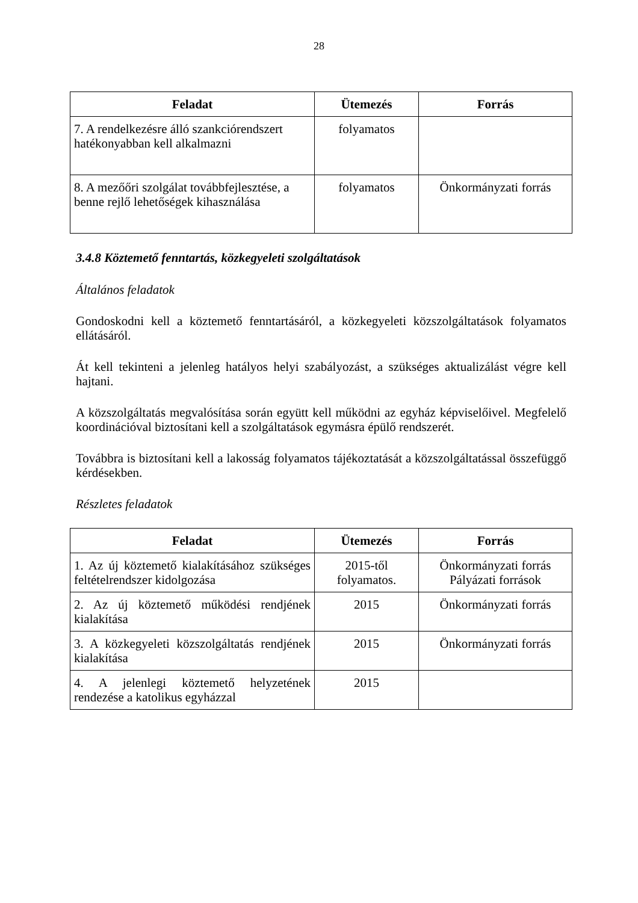28
| Feladat | Ütemezés | Forrás |
| --- | --- | --- |
| 7. A rendelkezésre álló szankciórendszert hatékonyabban kell alkalmazni | folyamatos | |
| 8. A mezőőri szolgálat továbbfejlesztése, a benne rejlő lehetőségek kihasználása | folyamatos | Önkormányzati forrás |
3.4.8 Köztemető fenntartás, közkegyeleti szolgáltatások
Általános feladatok
Gondoskodni kell a köztemető fenntartásáról, a közkegyeleti közszolgáltatások folyamatos ellátásáról.
Át kell tekinteni a jelenleg hatályos helyi szabályozást, a szükséges aktualizálást végre kell hajtani.
A közszolgáltatás megvalósítása során együtt kell működni az egyház képviselőivel. Megfelelő koordinációval biztosítani kell a szolgáltatások egymásra épülő rendszerét.
Továbbra is biztosítani kell a lakosság folyamatos tájékoztatását a közszolgáltatással összefüggő kérdésekben.
Részletes feladatok
| Feladat | Ütemezés | Forrás |
| --- | --- | --- |
| 1. Az új köztemető kialakításához szükséges feltételrendszer kidolgozása | 2015-től folyamatos. | Önkormányzati forrás Pályázati források |
| 2. Az új köztemető működési rendjének kialakítása | 2015 | Önkormányzati forrás |
| 3. A közkegyeleti közszolgáltatás rendjének kialakítása | 2015 | Önkormányzati forrás |
| 4. A jelenlegi köztemető helyzetének rendezése a katolikus egyházzal | 2015 | |